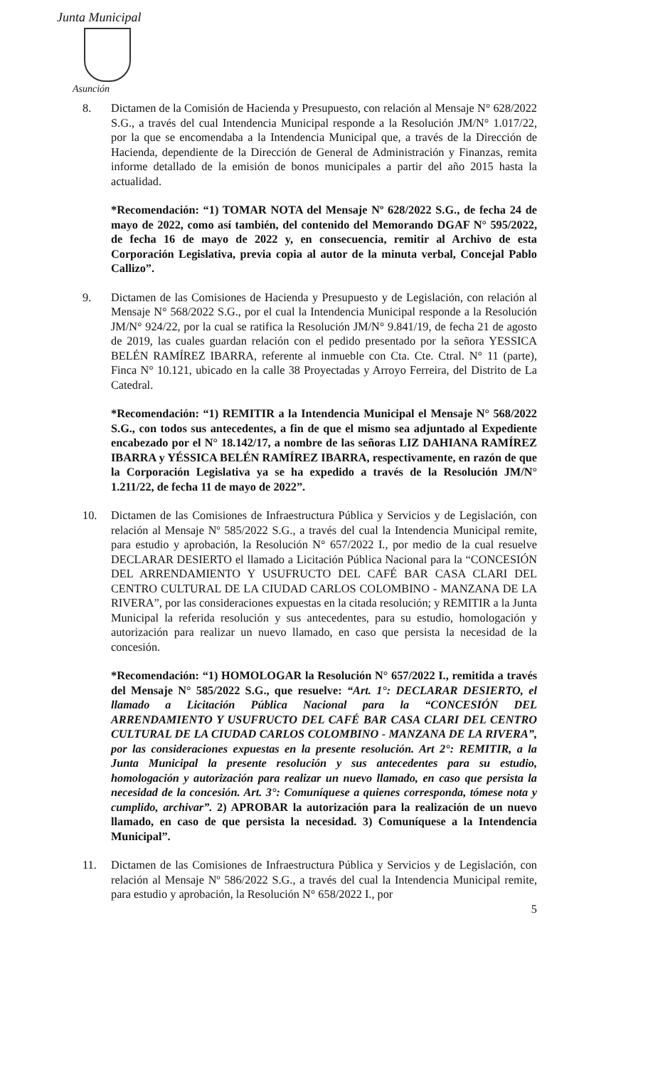Junta Municipal
Asunción
8. Dictamen de la Comisión de Hacienda y Presupuesto, con relación al Mensaje N° 628/2022 S.G., a través del cual Intendencia Municipal responde a la Resolución JM/N° 1.017/22, por la que se encomendaba a la Intendencia Municipal que, a través de la Dirección de Hacienda, dependiente de la Dirección de General de Administración y Finanzas, remita informe detallado de la emisión de bonos municipales a partir del año 2015 hasta la actualidad.
*Recomendación: “1) TOMAR NOTA del Mensaje Nº 628/2022 S.G., de fecha 24 de mayo de 2022, como así también, del contenido del Memorando DGAF N° 595/2022, de fecha 16 de mayo de 2022 y, en consecuencia, remitir al Archivo de esta Corporación Legislativa, previa copia al autor de la minuta verbal, Concejal Pablo Callizo”.
9. Dictamen de las Comisiones de Hacienda y Presupuesto y de Legislación, con relación al Mensaje N° 568/2022 S.G., por el cual la Intendencia Municipal responde a la Resolución JM/N° 924/22, por la cual se ratifica la Resolución JM/N° 9.841/19, de fecha 21 de agosto de 2019, las cuales guardan relación con el pedido presentado por la señora YESSICA BELÉN RAMÍREZ IBARRA, referente al inmueble con Cta. Cte. Ctral. N° 11 (parte), Finca N° 10.121, ubicado en la calle 38 Proyectadas y Arroyo Ferreira, del Distrito de La Catedral.
*Recomendación: “1) REMITIR a la Intendencia Municipal el Mensaje N° 568/2022 S.G., con todos sus antecedentes, a fin de que el mismo sea adjuntado al Expediente encabezado por el N° 18.142/17, a nombre de las señoras LIZ DAHIANA RAMÍREZ IBARRA y YÉSSICA BELÉN RAMÍREZ IBARRA, respectivamente, en razón de que la Corporación Legislativa ya se ha expedido a través de la Resolución JM/N° 1.211/22, de fecha 11 de mayo de 2022”.
10. Dictamen de las Comisiones de Infraestructura Pública y Servicios y de Legislación, con relación al Mensaje Nº 585/2022 S.G., a través del cual la Intendencia Municipal remite, para estudio y aprobación, la Resolución N° 657/2022 I., por medio de la cual resuelve DECLARAR DESIERTO el llamado a Licitación Pública Nacional para la “CONCESIÓN DEL ARRENDAMIENTO Y USUFRUCTO DEL CAFÉ BAR CASA CLARI DEL CENTRO CULTURAL DE LA CIUDAD CARLOS COLOMBINO - MANZANA DE LA RIVERA”, por las consideraciones expuestas en la citada resolución; y REMITIR a la Junta Municipal la referida resolución y sus antecedentes, para su estudio, homologación y autorización para realizar un nuevo llamado, en caso que persista la necesidad de la concesión.
*Recomendación: “1) HOMOLOGAR la Resolución N° 657/2022 I., remitida a través del Mensaje N° 585/2022 S.G., que resuelve: “Art. 1°: DECLARAR DESIERTO, el llamado a Licitación Pública Nacional para la “CONCESIÓN DEL ARRENDAMIENTO Y USUFRUCTO DEL CAFÉ BAR CASA CLARI DEL CENTRO CULTURAL DE LA CIUDAD CARLOS COLOMBINO - MANZANA DE LA RIVERA”, por las consideraciones expuestas en la presente resolución. Art 2°: REMITIR, a la Junta Municipal la presente resolución y sus antecedentes para su estudio, homologación y autorización para realizar un nuevo llamado, en caso que persista la necesidad de la concesión. Art. 3°: Comuníquese a quienes corresponda, tómese nota y cumplido, archivar”. 2) APROBAR la autorización para la realización de un nuevo llamado, en caso de que persista la necesidad. 3) Comuníquese a la Intendencia Municipal”.
11. Dictamen de las Comisiones de Infraestructura Pública y Servicios y de Legislación, con relación al Mensaje Nº 586/2022 S.G., a través del cual la Intendencia Municipal remite, para estudio y aprobación, la Resolución N° 658/2022 I., por
5